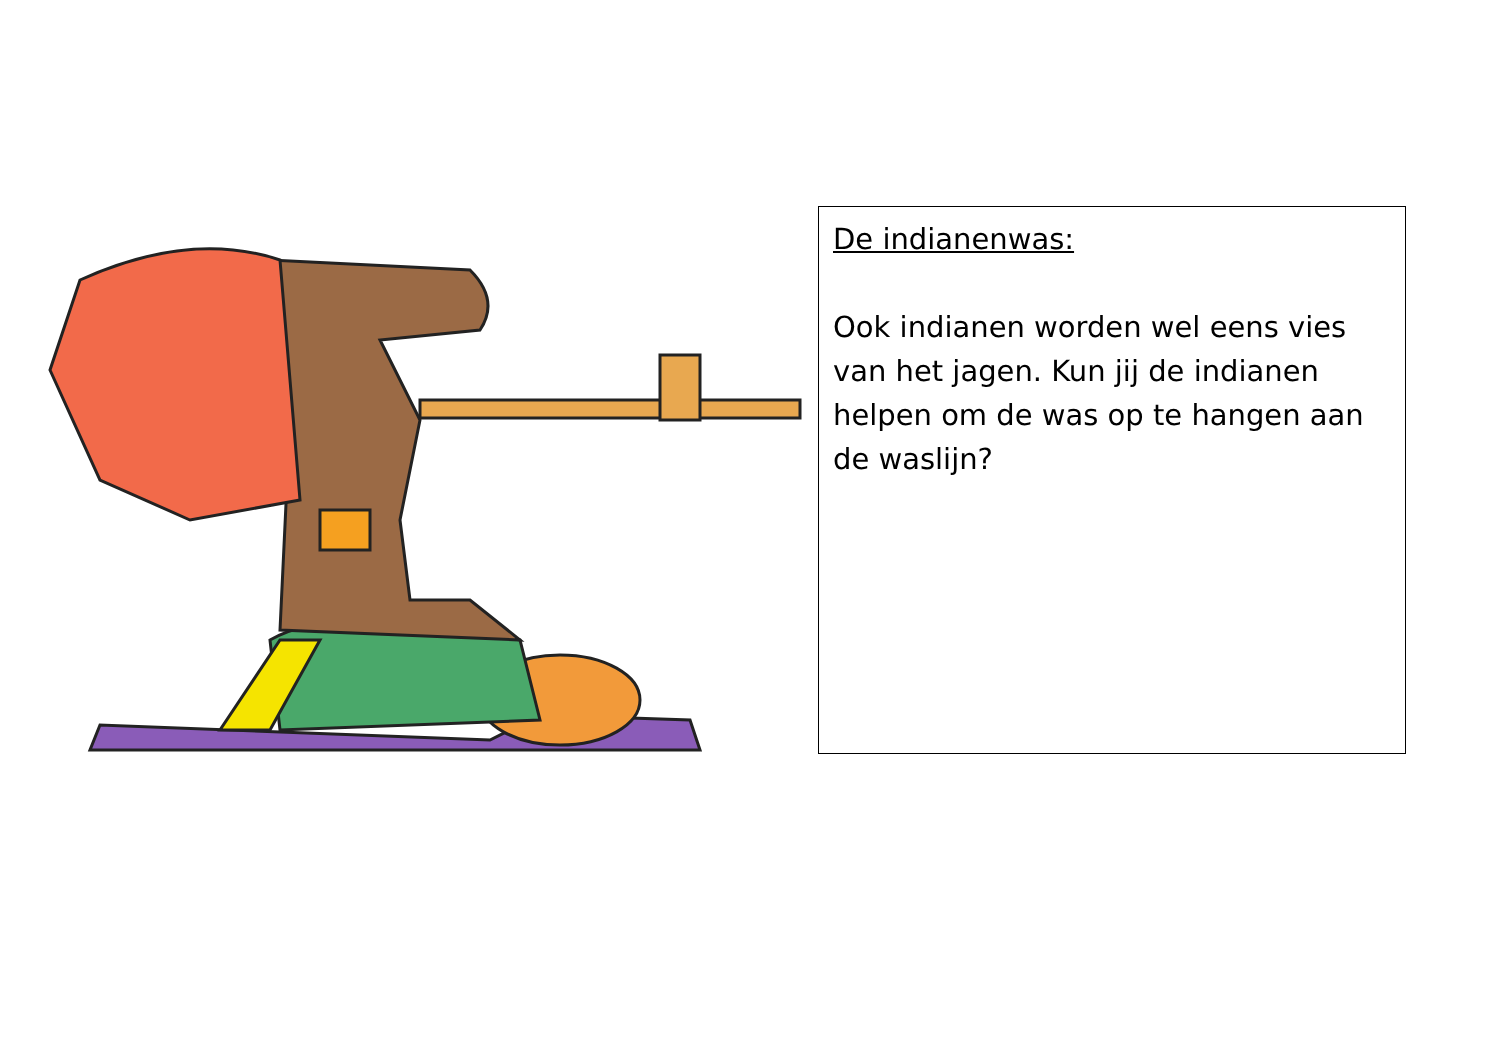De indianenwas:
Ook indianen worden wel eens vies van het jagen. Kun jij de indianen helpen om de was op te hangen aan de waslijn?